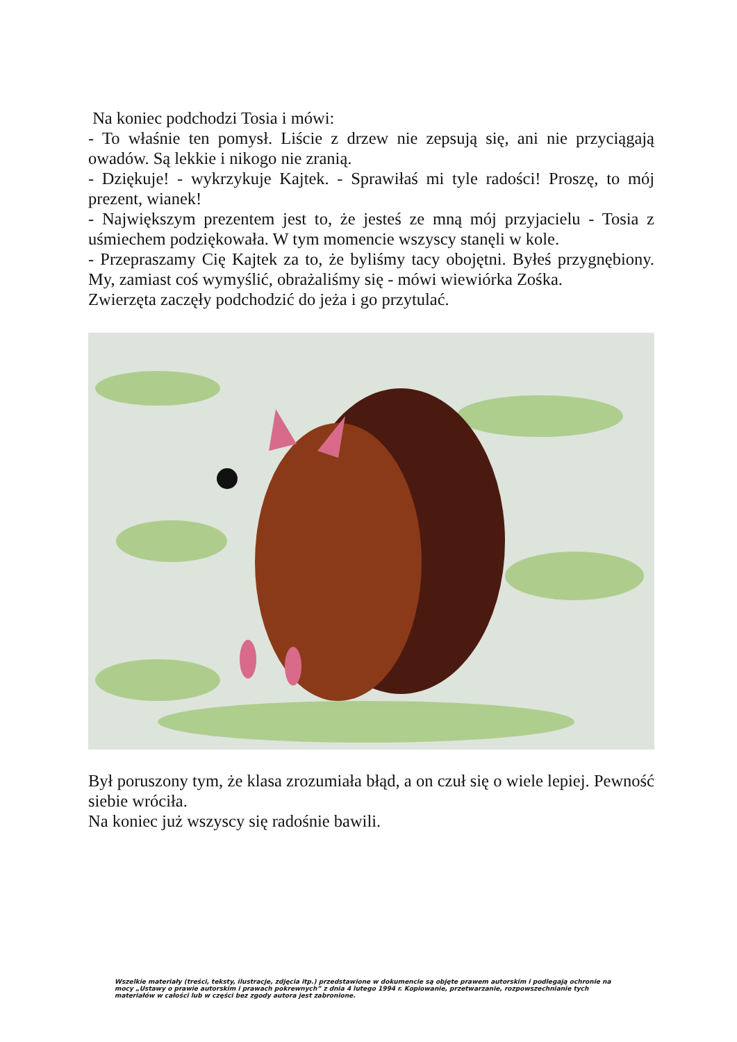Na koniec podchodzi Tosia i mówi:
- To właśnie ten pomysł. Liście z drzew nie zepsują się, ani nie przyciągają owadów. Są lekkie i nikogo nie zranią.
- Dziękuje! - wykrzykuje Kajtek. - Sprawiłaś mi tyle radości! Proszę, to mój prezent, wianek!
- Największym prezentem jest to, że jesteś ze mną mój przyjacielu - Tosia z uśmiechem podziękowała. W tym momencie wszyscy stanęli w kole.
- Przepraszamy Cię Kajtek za to, że byliśmy tacy obojętni. Byłeś przygnębiony. My, zamiast coś wymyślić, obrażaliśmy się - mówi wiewiórka Zośka.
Zwierzęta zaczęły podchodzić do jeża i go przytulać.
Był poruszony tym, że klasa zrozumiała błąd, a on czuł się o wiele lepiej. Pewność siebie wróciła.
Na koniec już wszyscy się radośnie bawili.
Wszelkie materiały (treści, teksty, ilustracje, zdjęcia itp.) przedstawione w dokumencie są objęte prawem autorskim i podlegają ochronie na mocy „Ustawy o prawie autorskim i prawach pokrewnych” z dnia 4 lutego 1994 r. Kopiowanie, przetwarzanie, rozpowszechnianie tych materiałów w całości lub w części bez zgody autora jest zabronione.